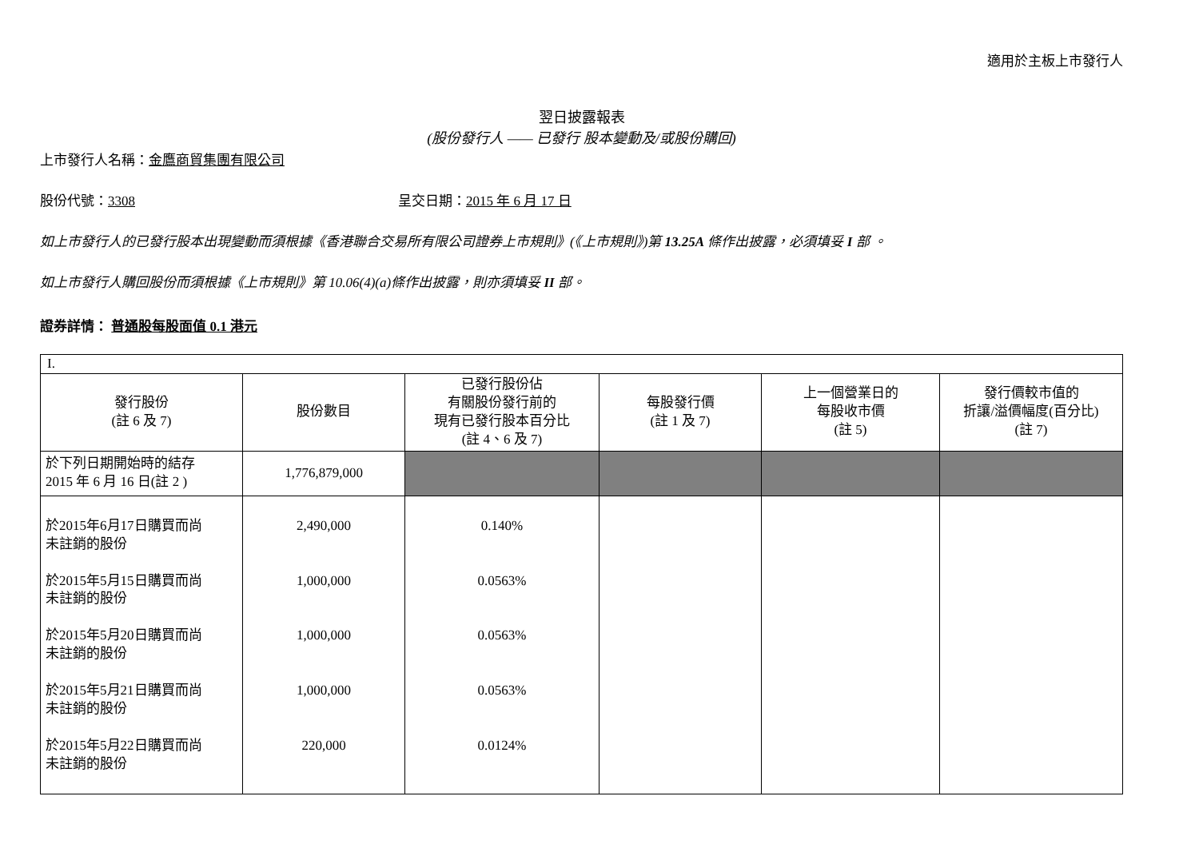適用於主板上市發行人
翌日披露報表
(股份發行人 —— 已發行 股本變動及/或股份購回)
上市發行人名稱：金鷹商貿集團有限公司
股份代號：3308 呈交日期：2015 年 6 月 17 日
如上市發行人的已發行股本出現變動而須根據《香港聯合交易所有限公司證券上市規則》(《上市規則》)第 13.25A 條作出披露，必須填妥 I 部 。
如上市發行人購回股份而須根據《上市規則》第 10.06(4)(a)條作出披露，則亦須填妥 II 部。
證券詳情： 普通股每股面值 0.1 港元
| I. | | | | | |
| 發行股份 (註 6 及 7) | 股份數目 | 已發行股份佔 有關股份發行前的 現有已發行股本百分比 (註 4、6 及 7) | 每股發行價 (註 1 及 7) | 上一個營業日的 每股收市價 (註 5) | 發行價較市值的 折讓/溢價幅度(百分比) (註 7) |
| 於下列日期開始時的結存 2015 年 6 月 16 日(註 2 ) | 1,776,879,000 | | | | |
| 於2015年6月17日購買而尚 未註銷的股份 於2015年5月15日購買而尚 未註銷的股份 於2015年5月20日購買而尚 未註銷的股份 於2015年5月21日購買而尚 未註銷的股份 於2015年5月22日購買而尚 未註銷的股份 | 2,490,000 1,000,000 1,000,000 1,000,000 220,000 | 0.140% 0.0563% 0.0563% 0.0563% 0.0124% | | | |